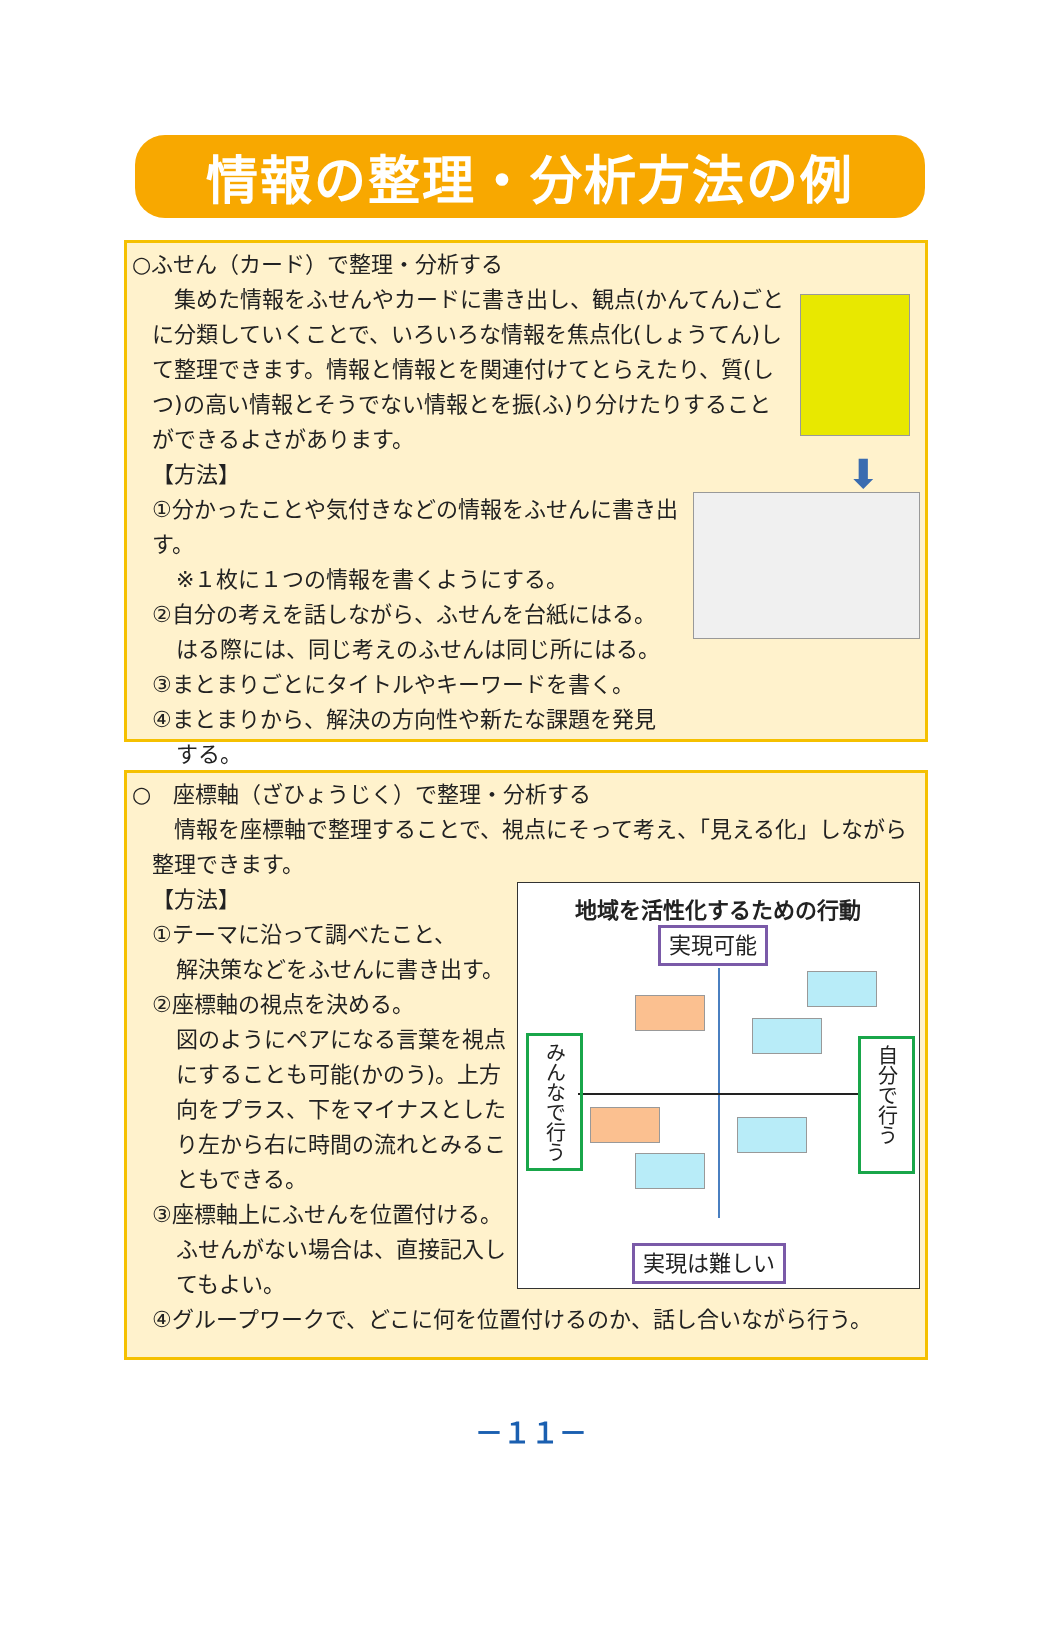情報の整理・分析方法の例
○ふせん（カード）で整理・分析する
　集めた情報をふせんやカードに書き出し、観点(かんてん)ごとに分類していくことで、いろいろな情報を焦点化(しょうてん)して整理できます。情報と情報とを関連付けてとらえたり、質(しつ)の高い情報とそうでない情報とを振(ふ)り分けたりすることができるよさがあります。
【方法】
①分かったことや気付きなどの情報をふせんに書き出す。
※１枚に１つの情報を書くようにする。
②自分の考えを話しながら、ふせんを台紙にはる。
はる際には、同じ考えのふせんは同じ所にはる。
③まとまりごとにタイトルやキーワードを書く。
④まとまりから、解決の方向性や新たな課題を発見
する。
⬇
○　座標軸（ざひょうじく）で整理・分析する
　情報を座標軸で整理することで、視点にそって考え、「見える化」しながら整理できます。
【方法】
①テーマに沿って調べたこと、
解決策などをふせんに書き出す。
②座標軸の視点を決める。
図のようにペアになる言葉を視点にすることも可能(かのう)。上方向をプラス、下をマイナスとしたり左から右に時間の流れとみることもできる。
③座標軸上にふせんを位置付ける。
ふせんがない場合は、直接記入してもよい。
地域を活性化するための行動
実現可能
みんなで行う
自分で行う
実現は難しい
④グループワークで、どこに何を位置付けるのか、話し合いながら行う。
－１１－